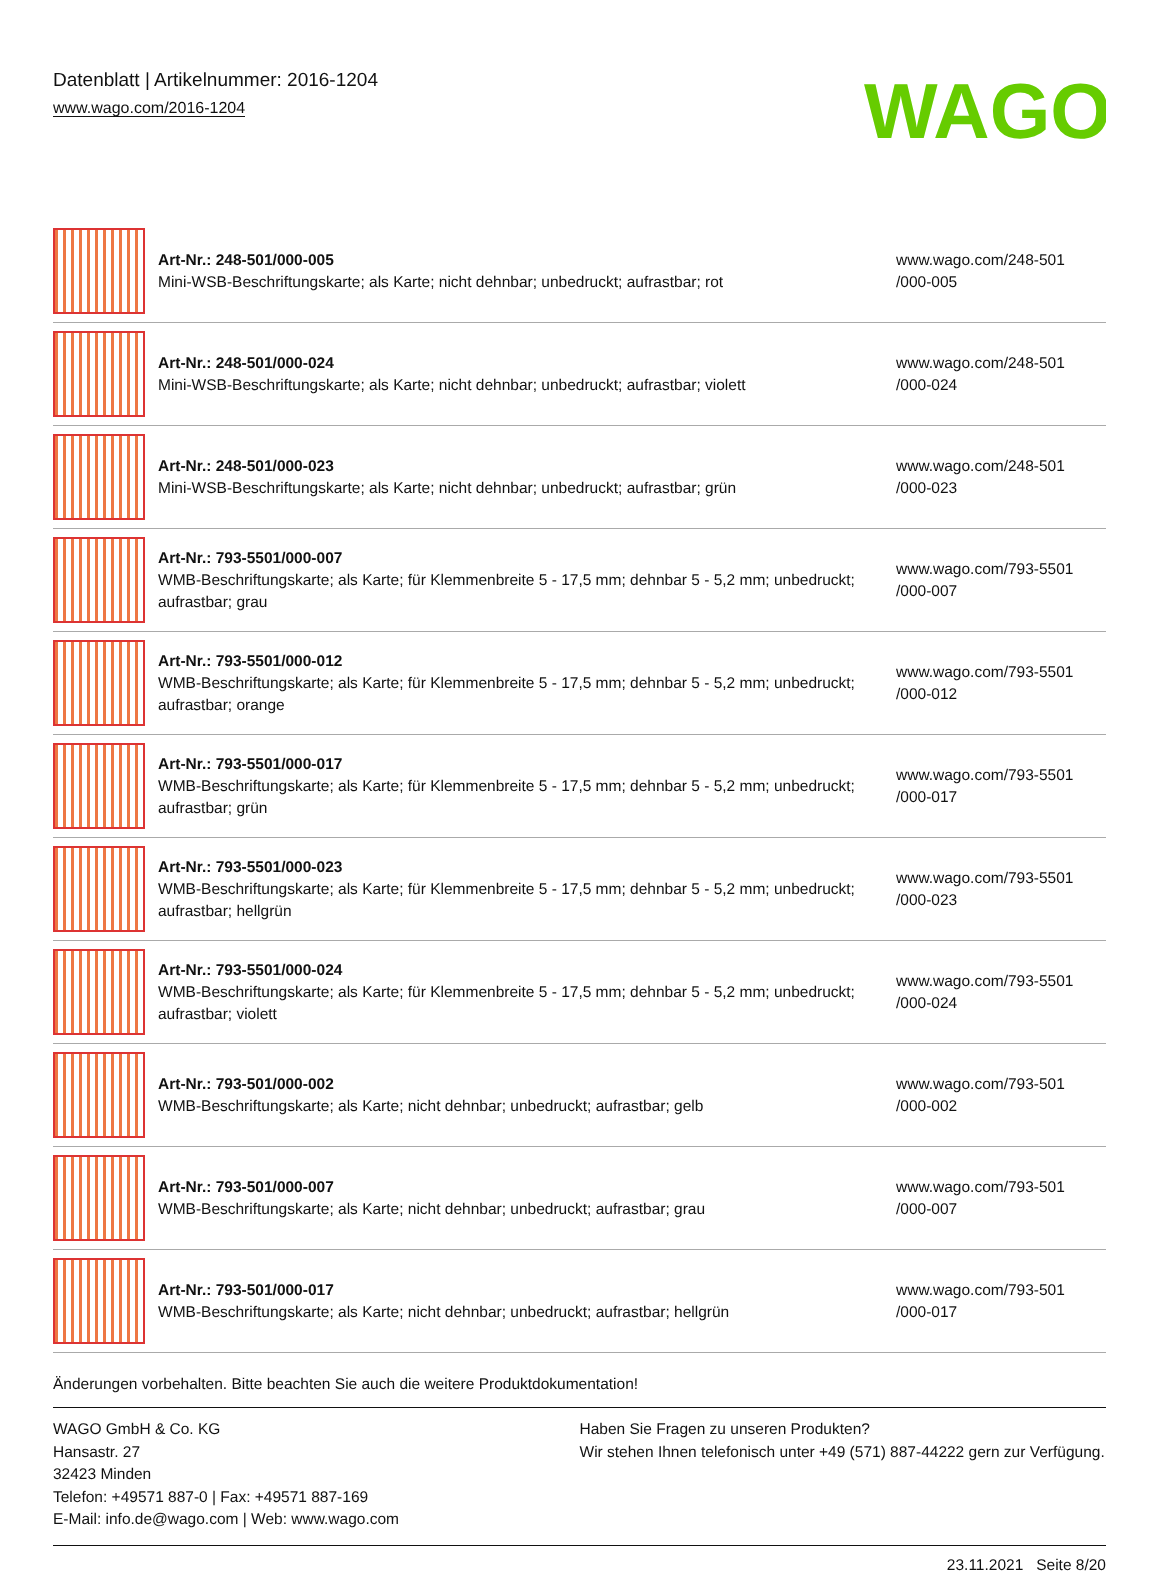Datenblatt | Artikelnummer: 2016-1204
www.wago.com/2016-1204
WAGO
| | Art-Nr.: 248-501/000-005 Mini-WSB-Beschriftungskarte; als Karte; nicht dehnbar; unbedruckt; aufrastbar; rot | www.wago.com/248-501 /000-005 |
| | Art-Nr.: 248-501/000-024 Mini-WSB-Beschriftungskarte; als Karte; nicht dehnbar; unbedruckt; aufrastbar; violett | www.wago.com/248-501 /000-024 |
| | Art-Nr.: 248-501/000-023 Mini-WSB-Beschriftungskarte; als Karte; nicht dehnbar; unbedruckt; aufrastbar; grün | www.wago.com/248-501 /000-023 |
| | Art-Nr.: 793-5501/000-007 WMB-Beschriftungskarte; als Karte; für Klemmenbreite 5 - 17,5 mm; dehnbar 5 - 5,2 mm; unbedruckt; aufrastbar; grau | www.wago.com/793-5501 /000-007 |
| | Art-Nr.: 793-5501/000-012 WMB-Beschriftungskarte; als Karte; für Klemmenbreite 5 - 17,5 mm; dehnbar 5 - 5,2 mm; unbedruckt; aufrastbar; orange | www.wago.com/793-5501 /000-012 |
| | Art-Nr.: 793-5501/000-017 WMB-Beschriftungskarte; als Karte; für Klemmenbreite 5 - 17,5 mm; dehnbar 5 - 5,2 mm; unbedruckt; aufrastbar; grün | www.wago.com/793-5501 /000-017 |
| | Art-Nr.: 793-5501/000-023 WMB-Beschriftungskarte; als Karte; für Klemmenbreite 5 - 17,5 mm; dehnbar 5 - 5,2 mm; unbedruckt; aufrastbar; hellgrün | www.wago.com/793-5501 /000-023 |
| | Art-Nr.: 793-5501/000-024 WMB-Beschriftungskarte; als Karte; für Klemmenbreite 5 - 17,5 mm; dehnbar 5 - 5,2 mm; unbedruckt; aufrastbar; violett | www.wago.com/793-5501 /000-024 |
| | Art-Nr.: 793-501/000-002 WMB-Beschriftungskarte; als Karte; nicht dehnbar; unbedruckt; aufrastbar; gelb | www.wago.com/793-501 /000-002 |
| | Art-Nr.: 793-501/000-007 WMB-Beschriftungskarte; als Karte; nicht dehnbar; unbedruckt; aufrastbar; grau | www.wago.com/793-501 /000-007 |
| | Art-Nr.: 793-501/000-017 WMB-Beschriftungskarte; als Karte; nicht dehnbar; unbedruckt; aufrastbar; hellgrün | www.wago.com/793-501 /000-017 |
Änderungen vorbehalten. Bitte beachten Sie auch die weitere Produktdokumentation!
WAGO GmbH & Co. KG
Hansastr. 27
32423 Minden
Telefon: +49571 887-0 | Fax: +49571 887-169
E-Mail: info.de@wago.com | Web: www.wago.com
Haben Sie Fragen zu unseren Produkten?
Wir stehen Ihnen telefonisch unter +49 (571) 887-44222 gern zur Verfügung.
23.11.2021 Seite 8/20